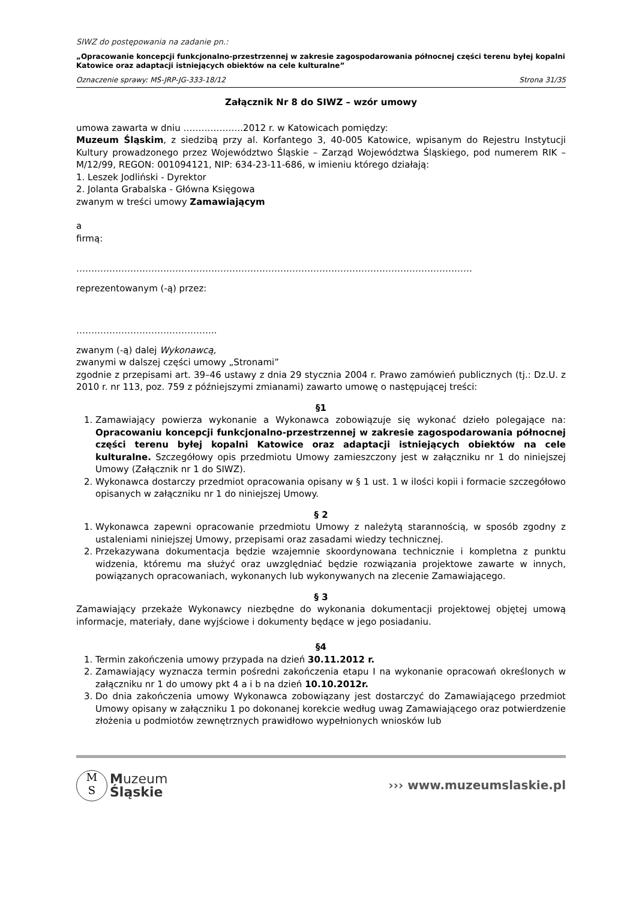SIWZ do postępowania na zadanie pn.:
„Opracowanie koncepcji funkcjonalno-przestrzennej w zakresie zagospodarowania północnej części terenu byłej kopalni Katowice oraz adaptacji istniejących obiektów na cele kulturalne”
Oznaczenie sprawy: MŚ-JRP-JG-333-18/12 Strona 31/35
Załącznik Nr 8 do SIWZ – wzór umowy
umowa zawarta w dniu ………………..2012 r. w Katowicach pomiędzy:
Muzeum Śląskim, z siedzibą przy al. Korfantego 3, 40-005 Katowice, wpisanym do Rejestru Instytucji Kultury prowadzonego przez Województwo Śląskie – Zarząd Województwa Śląskiego, pod numerem RIK – M/12/99, REGON: 001094121, NIP: 634-23-11-686, w imieniu którego działają:
1. Leszek Jodliński - Dyrektor
2. Jolanta Grabalska - Główna Księgowa
zwanym w treści umowy Zamawiającym
a
firmą:
……………………………………………………………………………………………………………………
reprezentowanym (-ą) przez:
………………………………………..
zwanym (-ą) dalej Wykonawcą,
zwanymi w dalszej części umowy „Stronami”
zgodnie z przepisami art. 39–46 ustawy z dnia 29 stycznia 2004 r. Prawo zamówień publicznych (tj.: Dz.U. z 2010 r. nr 113, poz. 759 z późniejszymi zmianami) zawarto umowę o następującej treści:
§1
1. Zamawiający powierza wykonanie a Wykonawca zobowiązuje się wykonać dzieło polegające na: Opracowaniu koncepcji funkcjonalno-przestrzennej w zakresie zagospodarowania północnej części terenu byłej kopalni Katowice oraz adaptacji istniejących obiektów na cele kulturalne. Szczegółowy opis przedmiotu Umowy zamieszczony jest w załączniku nr 1 do niniejszej Umowy (Załącznik nr 1 do SIWZ).
2. Wykonawca dostarczy przedmiot opracowania opisany w § 1 ust. 1 w ilości kopii i formacie szczegółowo opisanych w załączniku nr 1 do niniejszej Umowy.
§ 2
1. Wykonawca zapewni opracowanie przedmiotu Umowy z należytą starannością, w sposób zgodny z ustaleniami niniejszej Umowy, przepisami oraz zasadami wiedzy technicznej.
2. Przekazywana dokumentacja będzie wzajemnie skoordynowana technicznie i kompletna z punktu widzenia, któremu ma służyć oraz uwzględniać będzie rozwiązania projektowe zawarte w innych, powiązanych opracowaniach, wykonanych lub wykonywanych na zlecenie Zamawiającego.
§ 3
Zamawiający przekaże Wykonawcy niezbędne do wykonania dokumentacji projektowej objętej umową informacje, materiały, dane wyjściowe i dokumenty będące w jego posiadaniu.
§4
1. Termin zakończenia umowy przypada na dzień 30.11.2012 r.
2. Zamawiający wyznacza termin pośredni zakończenia etapu I na wykonanie opracowań określonych w załączniku nr 1 do umowy pkt 4 a i b na dzień 10.10.2012r.
3. Do dnia zakończenia umowy Wykonawca zobowiązany jest dostarczyć do Zamawiającego przedmiot Umowy opisany w załączniku 1 po dokonanej korekcie według uwag Zamawiającego oraz potwierdzenie złożenia u podmiotów zewnętrznych prawidłowo wypełnionych wniosków lub
M
S
Muzeum
Śląskie
››› www.muzeumslaskie.pl